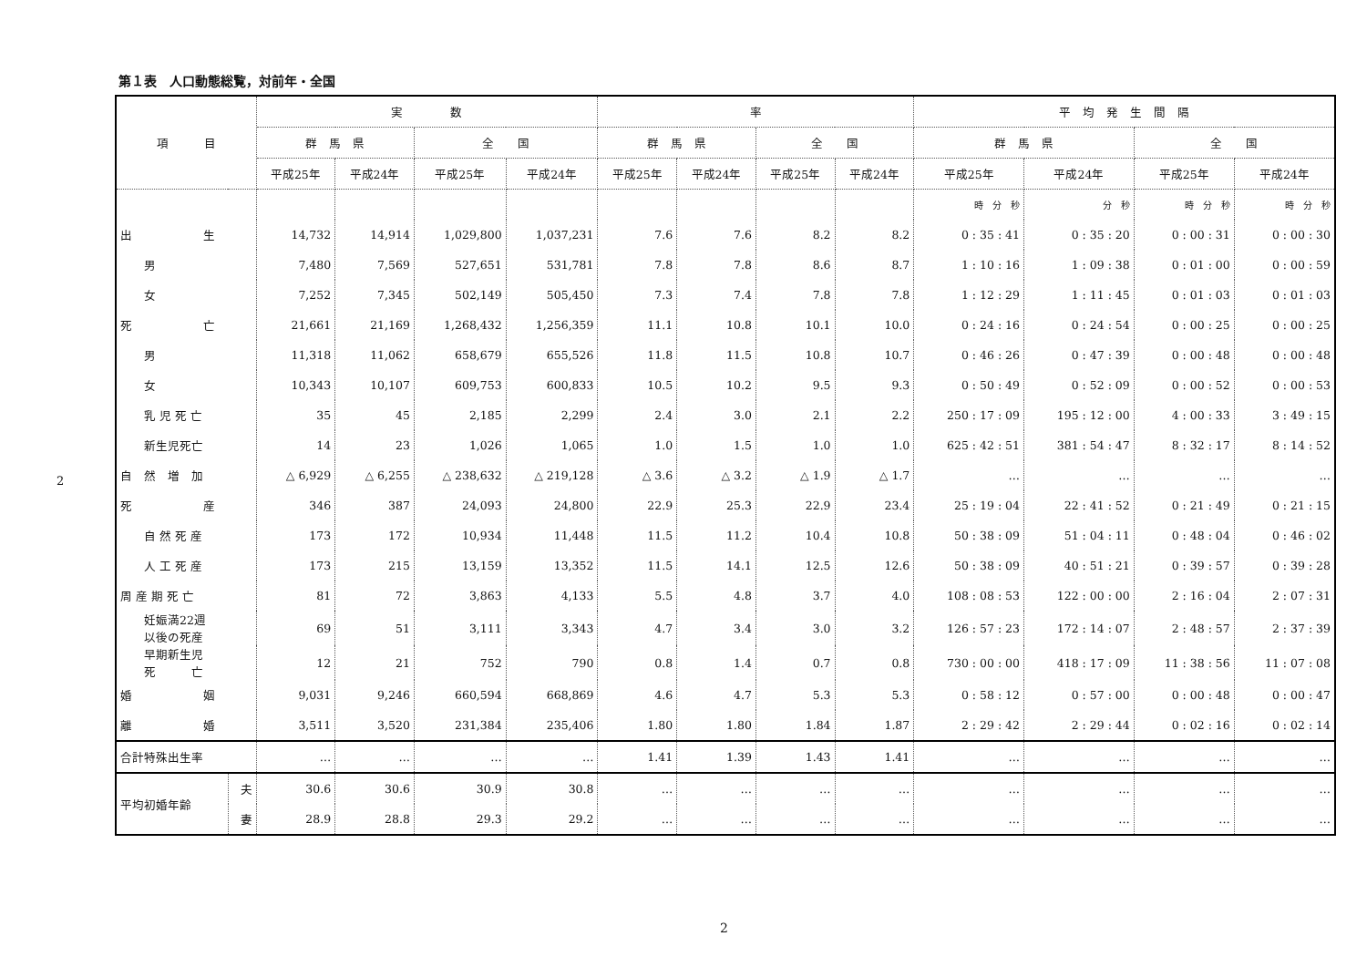2
第１表　人口動態総覧，対前年・全国
| 項 目 | | 実 数 | | | | 率 | | | | 平 均 発 生 間 隔 | | | |
| --- | --- | --- | --- | --- | --- | --- | --- | --- | --- | --- | --- | --- | --- |
| | | 群 馬 県 | | 全 国 | | 群 馬 県 | | 全 国 | | 群 馬 県 | | 全 国 | |
| | | 平成25年 | 平成24年 | 平成25年 | 平成24年 | 平成25年 | 平成24年 | 平成25年 | 平成24年 | 平成25年 | 平成24年 | 平成25年 | 平成24年 |
| | | | | | | | | | | 時 分 秒 | 分 秒 | 時 分 秒 | 時 分 秒 |
| 出 生 | | 14,732 | 14,914 | 1,029,800 | 1,037,231 | 7.6 | 7.6 | 8.2 | 8.2 | 0 : 35 : 41 | 0 : 35 : 20 | 0 : 00 : 31 | 0 : 00 : 30 |
| 男 | | 7,480 | 7,569 | 527,651 | 531,781 | 7.8 | 7.8 | 8.6 | 8.7 | 1 : 10 : 16 | 1 : 09 : 38 | 0 : 01 : 00 | 0 : 00 : 59 |
| 女 | | 7,252 | 7,345 | 502,149 | 505,450 | 7.3 | 7.4 | 7.8 | 7.8 | 1 : 12 : 29 | 1 : 11 : 45 | 0 : 01 : 03 | 0 : 01 : 03 |
| 死 亡 | | 21,661 | 21,169 | 1,268,432 | 1,256,359 | 11.1 | 10.8 | 10.1 | 10.0 | 0 : 24 : 16 | 0 : 24 : 54 | 0 : 00 : 25 | 0 : 00 : 25 |
| 男 | | 11,318 | 11,062 | 658,679 | 655,526 | 11.8 | 11.5 | 10.8 | 10.7 | 0 : 46 : 26 | 0 : 47 : 39 | 0 : 00 : 48 | 0 : 00 : 48 |
| 女 | | 10,343 | 10,107 | 609,753 | 600,833 | 10.5 | 10.2 | 9.5 | 9.3 | 0 : 50 : 49 | 0 : 52 : 09 | 0 : 00 : 52 | 0 : 00 : 53 |
| 乳 児 死 亡 | | 35 | 45 | 2,185 | 2,299 | 2.4 | 3.0 | 2.1 | 2.2 | 250 : 17 : 09 | 195 : 12 : 00 | 4 : 00 : 33 | 3 : 49 : 15 |
| 新生児死亡 | | 14 | 23 | 1,026 | 1,065 | 1.0 | 1.5 | 1.0 | 1.0 | 625 : 42 : 51 | 381 : 54 : 47 | 8 : 32 : 17 | 8 : 14 : 52 |
| 自 然 増 加 | | △ 6,929 | △ 6,255 | △ 238,632 | △ 219,128 | △ 3.6 | △ 3.2 | △ 1.9 | △ 1.7 | … | … | … | … |
| 死 産 | | 346 | 387 | 24,093 | 24,800 | 22.9 | 25.3 | 22.9 | 23.4 | 25 : 19 : 04 | 22 : 41 : 52 | 0 : 21 : 49 | 0 : 21 : 15 |
| 自 然 死 産 | | 173 | 172 | 10,934 | 11,448 | 11.5 | 11.2 | 10.4 | 10.8 | 50 : 38 : 09 | 51 : 04 : 11 | 0 : 48 : 04 | 0 : 46 : 02 |
| 人 工 死 産 | | 173 | 215 | 13,159 | 13,352 | 11.5 | 14.1 | 12.5 | 12.6 | 50 : 38 : 09 | 40 : 51 : 21 | 0 : 39 : 57 | 0 : 39 : 28 |
| 周 産 期 死 亡 | | 81 | 72 | 3,863 | 4,133 | 5.5 | 4.8 | 3.7 | 4.0 | 108 : 08 : 53 | 122 : 00 : 00 | 2 : 16 : 04 | 2 : 07 : 31 |
| 妊娠満22週 以後の死産 | | 69 | 51 | 3,111 | 3,343 | 4.7 | 3.4 | 3.0 | 3.2 | 126 : 57 : 23 | 172 : 14 : 07 | 2 : 48 : 57 | 2 : 37 : 39 |
| 早期新生児 死 亡 | | 12 | 21 | 752 | 790 | 0.8 | 1.4 | 0.7 | 0.8 | 730 : 00 : 00 | 418 : 17 : 09 | 11 : 38 : 56 | 11 : 07 : 08 |
| 婚 姻 | | 9,031 | 9,246 | 660,594 | 668,869 | 4.6 | 4.7 | 5.3 | 5.3 | 0 : 58 : 12 | 0 : 57 : 00 | 0 : 00 : 48 | 0 : 00 : 47 |
| 離 婚 | | 3,511 | 3,520 | 231,384 | 235,406 | 1.80 | 1.80 | 1.84 | 1.87 | 2 : 29 : 42 | 2 : 29 : 44 | 0 : 02 : 16 | 0 : 02 : 14 |
| 合計特殊出生率 | | … | … | … | … | 1.41 | 1.39 | 1.43 | 1.41 | … | … | … | … |
| 平均初婚年齢 | 夫 | 30.6 | 30.6 | 30.9 | 30.8 | … | … | … | … | … | … | … | … |
| | 妻 | 28.9 | 28.8 | 29.3 | 29.2 | … | … | … | … | … | … | … | … |
2